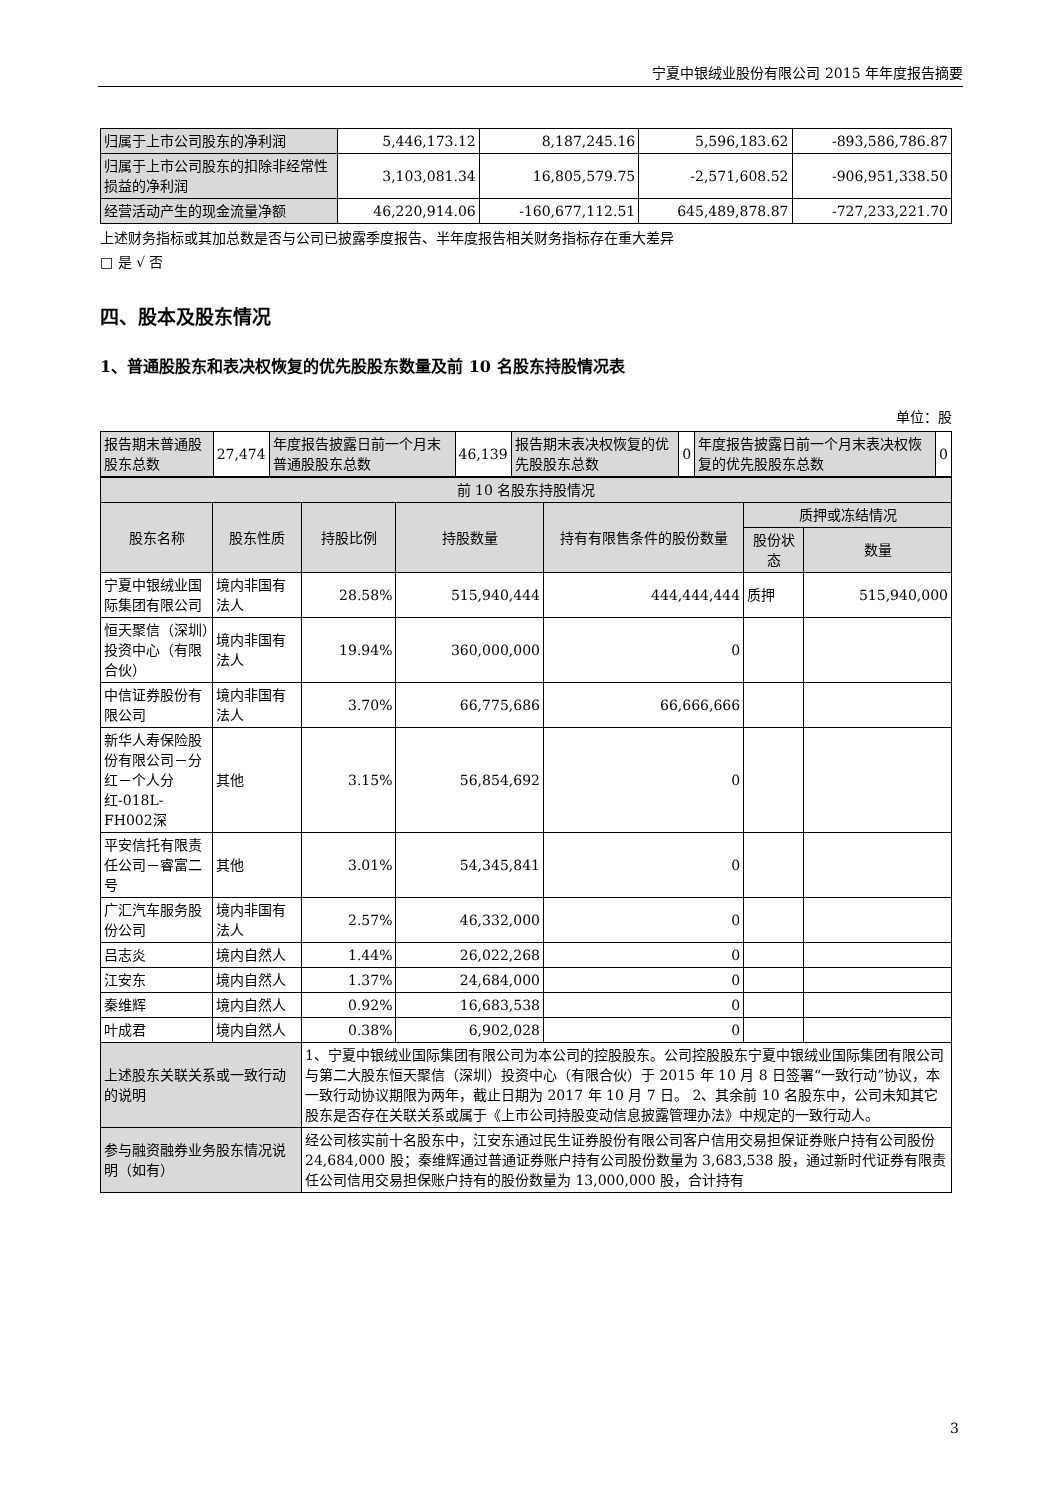宁夏中银绒业股份有限公司 2015 年年度报告摘要
| 归属于上市公司股东的净利润 | 5,446,173.12 | 8,187,245.16 | 5,596,183.62 | -893,586,786.87 |
| 归属于上市公司股东的扣除非经常性损益的净利润 | 3,103,081.34 | 16,805,579.75 | -2,571,608.52 | -906,951,338.50 |
| 经营活动产生的现金流量净额 | 46,220,914.06 | -160,677,112.51 | 645,489,878.87 | -727,233,221.70 |
上述财务指标或其加总数是否与公司已披露季度报告、半年度报告相关财务指标存在重大差异
□ 是 √ 否
四、股本及股东情况
1、普通股股东和表决权恢复的优先股股东数量及前 10 名股东持股情况表
单位：股
| 报告期末普通股股东总数 | 27,474 | 年度报告披露日前一个月末普通股股东总数 | 46,139 | 报告期末表决权恢复的优先股股东总数 | 0 | 年度报告披露日前一个月末表决权恢复的优先股股东总数 | 0 |
| 前 10 名股东持股情况 | | | | | | |
| 股东名称 | 股东性质 | 持股比例 | 持股数量 | 持有有限售条件的股份数量 | 质押或冻结情况 | |
| | | | | | 股份状态 | 数量 |
| 宁夏中银绒业国际集团有限公司 | 境内非国有法人 | 28.58% | 515,940,444 | 444,444,444 | 质押 | 515,940,000 |
| 恒天聚信（深圳）投资中心（有限合伙） | 境内非国有法人 | 19.94% | 360,000,000 | 0 | | |
| 中信证券股份有限公司 | 境内非国有法人 | 3.70% | 66,775,686 | 66,666,666 | | |
| 新华人寿保险股份有限公司－分红－个人分红-018L-FH002深 | 其他 | 3.15% | 56,854,692 | 0 | | |
| 平安信托有限责任公司－睿富二号 | 其他 | 3.01% | 54,345,841 | 0 | | |
| 广汇汽车服务股份公司 | 境内非国有法人 | 2.57% | 46,332,000 | 0 | | |
| 吕志炎 | 境内自然人 | 1.44% | 26,022,268 | 0 | | |
| 江安东 | 境内自然人 | 1.37% | 24,684,000 | 0 | | |
| 秦维辉 | 境内自然人 | 0.92% | 16,683,538 | 0 | | |
| 叶成君 | 境内自然人 | 0.38% | 6,902,028 | 0 | | |
| 上述股东关联关系或一致行动的说明 | | 1、宁夏中银绒业国际集团有限公司为本公司的控股股东。公司控股股东宁夏中银绒业国际集团有限公司与第二大股东恒天聚信（深圳）投资中心（有限合伙）于 2015 年 10 月 8 日签署“一致行动”协议，本一致行动协议期限为两年，截止日期为 2017 年 10 月 7 日。 2、其余前 10 名股东中，公司未知其它股东是否存在关联关系或属于《上市公司持股变动信息披露管理办法》中规定的一致行动人。 | | | | |
| 参与融资融券业务股东情况说明（如有） | | 经公司核实前十名股东中，江安东通过民生证券股份有限公司客户信用交易担保证券账户持有公司股份 24,684,000 股；秦维辉通过普通证券账户持有公司股份数量为 3,683,538 股，通过新时代证券有限责任公司信用交易担保账户持有的股份数量为 13,000,000 股，合计持有 | | | | |
3